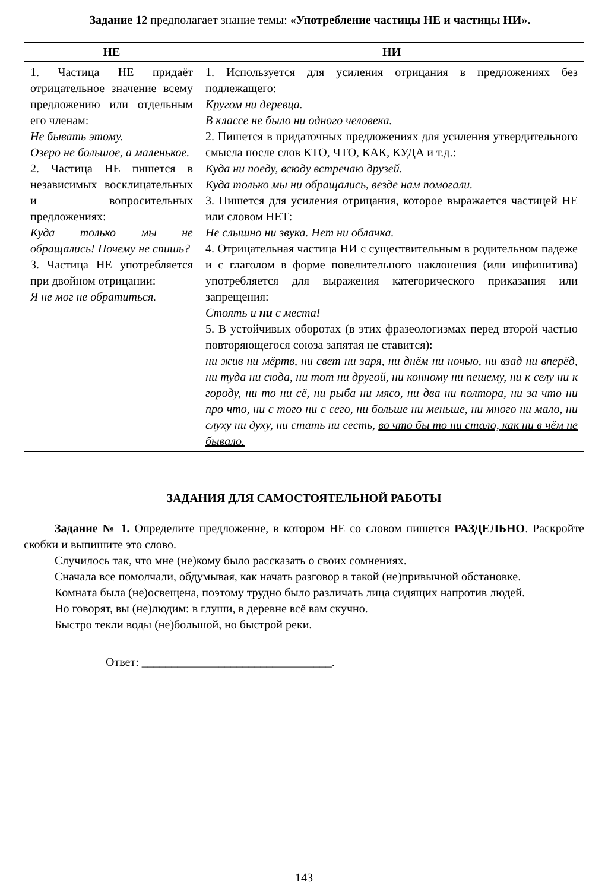Задание 12 предполагает знание темы: «Употребление частицы НЕ и частицы НИ».
| НЕ | НИ |
| --- | --- |
| 1. Частица НЕ придаёт отрицательное значение всему предложению или отдельным его членам: Не бывать этому. Озеро не большое, а маленькое. 2. Частица НЕ пишется в независимых восклицательных и вопросительных предложениях: Куда только мы не обращались! Почему не спишь? 3. Частица НЕ употребляется при двойном отрицании: Я не мог не обратиться. | 1. Используется для усиления отрицания в предложениях без подлежащего: Кругом ни деревца. В классе не было ни одного человека. 2. Пишется в придаточных предложениях для усиления утвердительного смысла после слов КТО, ЧТО, КАК, КУДА и т.д.: Куда ни поеду, всюду встречаю друзей. Куда только мы ни обращались, везде нам помогали. 3. Пишется для усиления отрицания, которое выражается частицей НЕ или словом НЕТ: Не слышно ни звука. Нет ни облачка. 4. Отрицательная частица НИ с существительным в родительном падеже и с глаголом в форме повелительного наклонения (или инфинитива) употребляется для выражения категорического приказания или запрещения: Стоять и ни с места! 5. В устойчивых оборотах (в этих фразеологизмах перед второй частью повторяющегося союза запятая не ставится): ни жив ни мёртв, ни свет ни заря, ни днём ни ночью, ни взад ни вперёд, ни туда ни сюда, ни тот ни другой, ни конному ни пешему, ни к селу ни к городу, ни то ни сё, ни рыба ни мясо, ни два ни полтора, ни за что ни про что, ни с того ни с сего, ни больше ни меньше, ни много ни мало, ни слуху ни духу, ни стать ни сесть, во что бы то ни стало, как ни в чём не бывало. |
ЗАДАНИЯ ДЛЯ САМОСТОЯТЕЛЬНОЙ РАБОТЫ
Задание № 1. Определите предложение, в котором НЕ со словом пишется РАЗДЕЛЬНО. Раскройте скобки и выпишите это слово.
Случилось так, что мне (не)кому было рассказать о своих сомнениях.
Сначала все помолчали, обдумывая, как начать разговор в такой (не)привычной обстановке.
Комната была (не)освещена, поэтому трудно было различать лица сидящих напротив людей.
Но говорят, вы (не)людим: в глуши, в деревне всё вам скучно.
Быстро текли воды (не)большой, но быстрой реки.
Ответ: ________________________________.
143